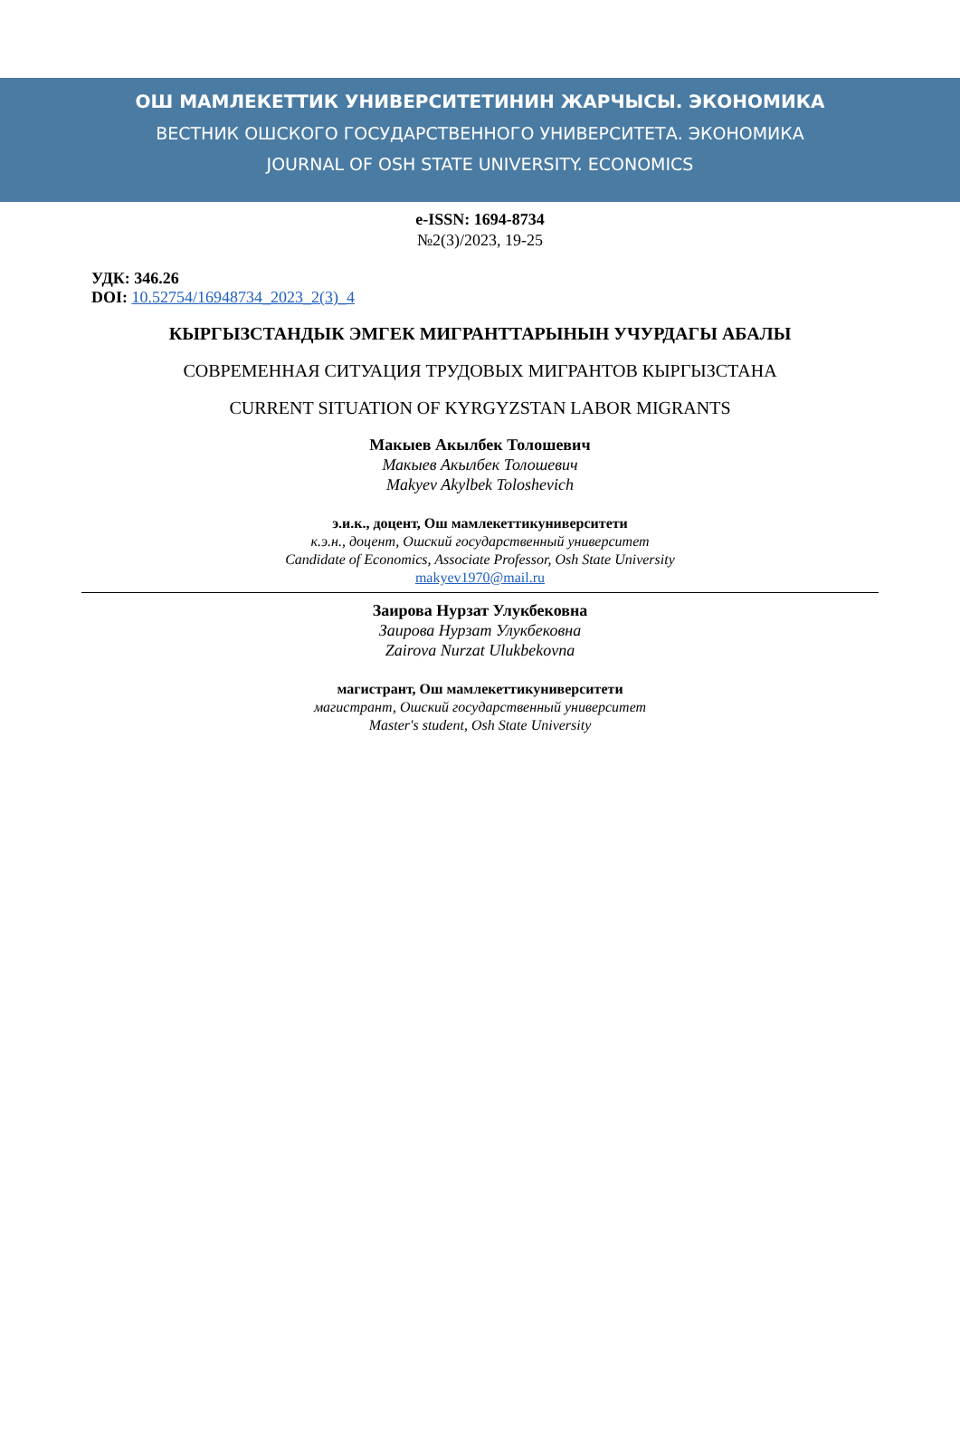ОШ МАМЛЕКЕТТИК УНИВЕРСИТЕТИНИН ЖАРЧЫСЫ. ЭКОНОМИКА
ВЕСТНИК ОШСКОГО ГОСУДАРСТВЕННОГО УНИВЕРСИТЕТА. ЭКОНОМИКА
JOURNAL OF OSH STATE UNIVERSITY. ECONOMICS
e-ISSN: 1694-8734
№2(3)/2023, 19-25
УДК: 346.26
DOI: 10.52754/16948734_2023_2(3)_4
КЫРГЫЗСТАНДЫК ЭМГЕК МИГРАНТТАРЫНЫН УЧУРДАГЫ АБАЛЫ
СОВРЕМЕННАЯ СИТУАЦИЯ ТРУДОВЫХ МИГРАНТОВ КЫРГЫЗСТАНА
CURRENT SITUATION OF KYRGYZSTAN LABOR MIGRANTS
Макыев Акылбек Толошевич
Макыев Акылбек Толошевич
Makyev Akylbek Toloshevich
э.и.к., доцент, Ош мамлекеттикуниверситети
к.э.н., доцент, Ошский государственный университет
Candidate of Economics, Associate Professor, Osh State University
makyev1970@mail.ru
Заирова Нурзат Улукбековна
Заирова Нурзат Улукбековна
Zairova Nurzat Ulukbekovna
магистрант, Ош мамлекеттикуниверситети
магистрант, Ошский государственный университет
Master's student, Osh State University